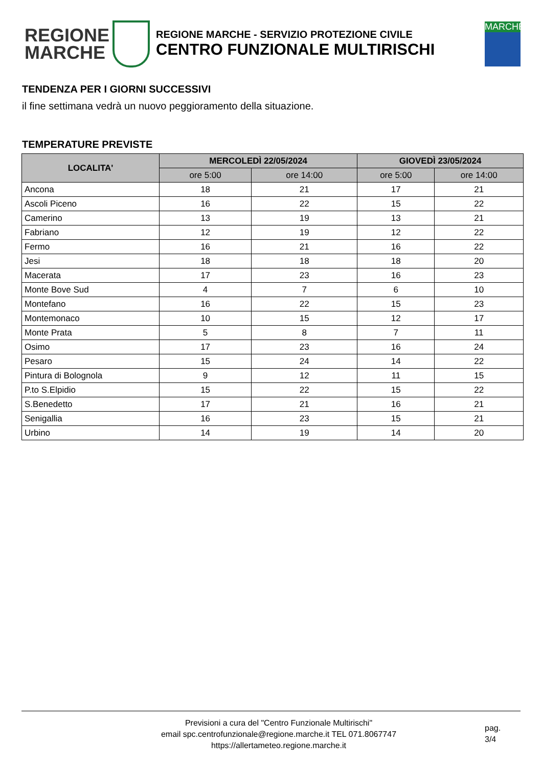REGIONE
MARCHE
REGIONE MARCHE - SERVIZIO PROTEZIONE CIVILE
CENTRO FUNZIONALE MULTIRISCHI
MARCHE
TENDENZA PER I GIORNI SUCCESSIVI
il fine settimana vedrà un nuovo peggioramento della situazione.
TEMPERATURE PREVISTE
| LOCALITA' | MERCOLEDÌ 22/05/2024 | | GIOVEDÌ 23/05/2024 | |
| --- | --- | --- | --- | --- |
| | ore 5:00 | ore 14:00 | ore 5:00 | ore 14:00 |
| Ancona | 18 | 21 | 17 | 21 |
| Ascoli Piceno | 16 | 22 | 15 | 22 |
| Camerino | 13 | 19 | 13 | 21 |
| Fabriano | 12 | 19 | 12 | 22 |
| Fermo | 16 | 21 | 16 | 22 |
| Jesi | 18 | 18 | 18 | 20 |
| Macerata | 17 | 23 | 16 | 23 |
| Monte Bove Sud | 4 | 7 | 6 | 10 |
| Montefano | 16 | 22 | 15 | 23 |
| Montemonaco | 10 | 15 | 12 | 17 |
| Monte Prata | 5 | 8 | 7 | 11 |
| Osimo | 17 | 23 | 16 | 24 |
| Pesaro | 15 | 24 | 14 | 22 |
| Pintura di Bolognola | 9 | 12 | 11 | 15 |
| P.to S.Elpidio | 15 | 22 | 15 | 22 |
| S.Benedetto | 17 | 21 | 16 | 21 |
| Senigallia | 16 | 23 | 15 | 21 |
| Urbino | 14 | 19 | 14 | 20 |
Previsioni a cura del "Centro Funzionale Multirischi"
email spc.centrofunzionale@regione.marche.it TEL 071.8067747
https://allertameteo.regione.marche.it
pag.
3/4